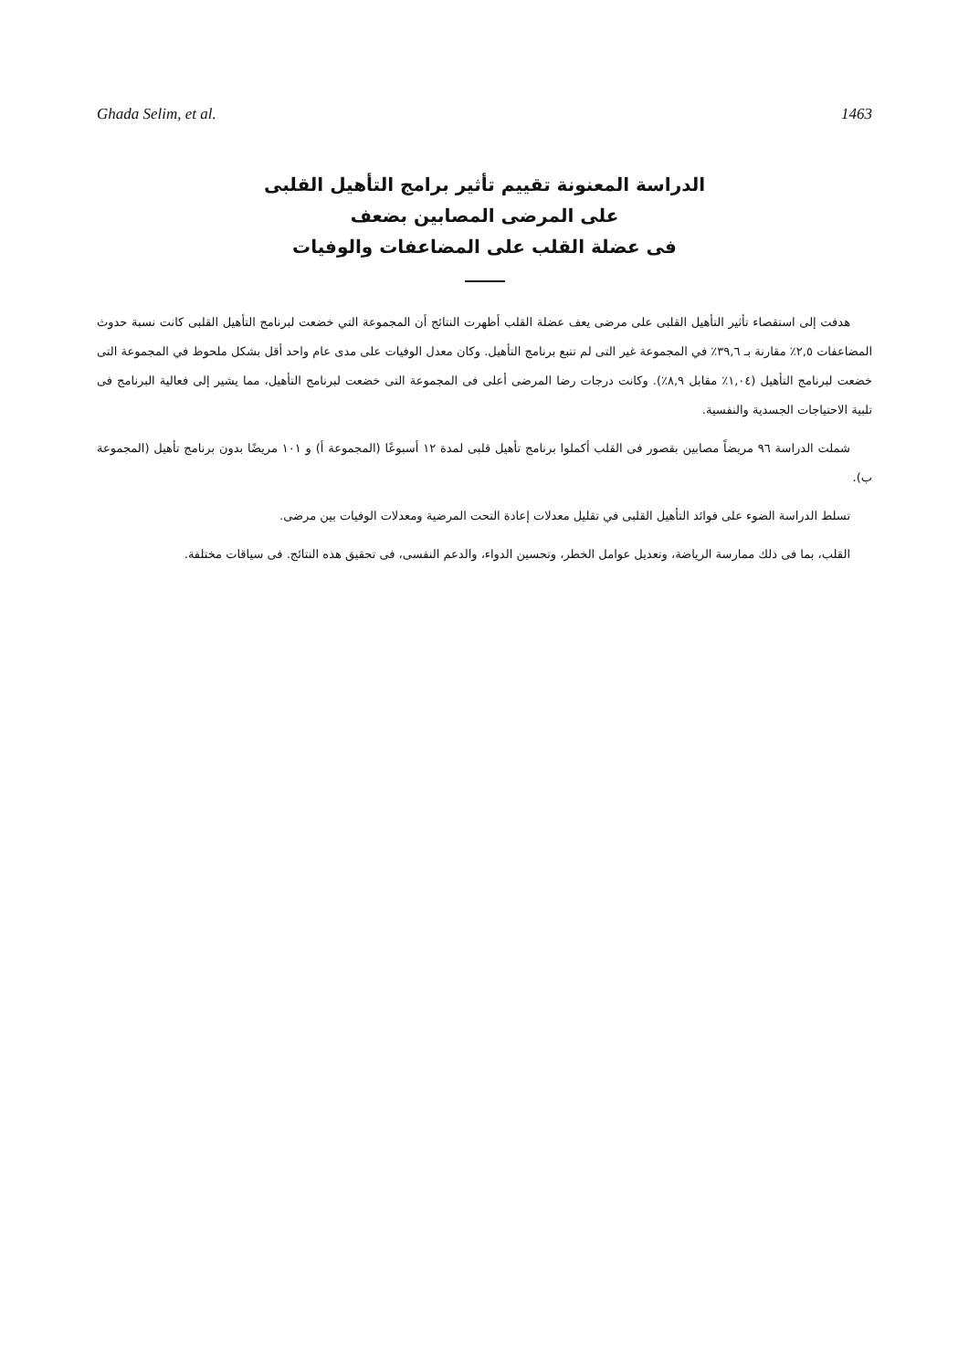Ghada Selim, et al. 1463
الدراسة المعنونة تقييم تأثير برامج التأهيل القلبى
على المرضى المصابين بضعف
فى عضلة القلب على المضاعفات والوفيات
هدفت إلى استقصاء تأثير التأهيل القلبى على مرضى يعف عضلة القلب أظهرت النتائج أن المجموعة التي خضعت لبرنامج التأهيل القلبى كانت نسبة حدوث المضاعفات ٢,٥٪ مقارنة بـ ٣٩,٦٪ في المجموعة غير التى لم تتبع برنامج التأهيل. وكان معدل الوفيات على مدى عام واحد أقل بشكل ملحوظ في المجموعة التى خضعت لبرنامج التأهيل (١,٠٤٪ مقابل ٨,٩٪). وكانت درجات رضا المرضى أعلى فى المجموعة التى خضعت لبرنامج التأهيل، مما يشير إلى فعالية البرنامج فى تلبية الاحتياجات الجسدية والنفسية.
شملت الدراسة ٩٦ مريضاً مصابين بقصور فى القلب أكملوا برنامج تأهيل قلبى لمدة ١٢ أسبوعًا (المجموعة أ) و ١٠١ مريضًا بدون برنامج تأهيل (المجموعة ب).
تسلط الدراسة الضوء على فوائد التأهيل القلبى في تقليل معدلات إعادة التحت المرضية ومعدلات الوفيات بين مرضى.
القلب، بما فى ذلك ممارسة الرياضة، وتعديل عوامل الخطر، وتحسين الدواء، والدعم النفسى، فى تحقيق هذه النتائج. فى سياقات مختلفة.